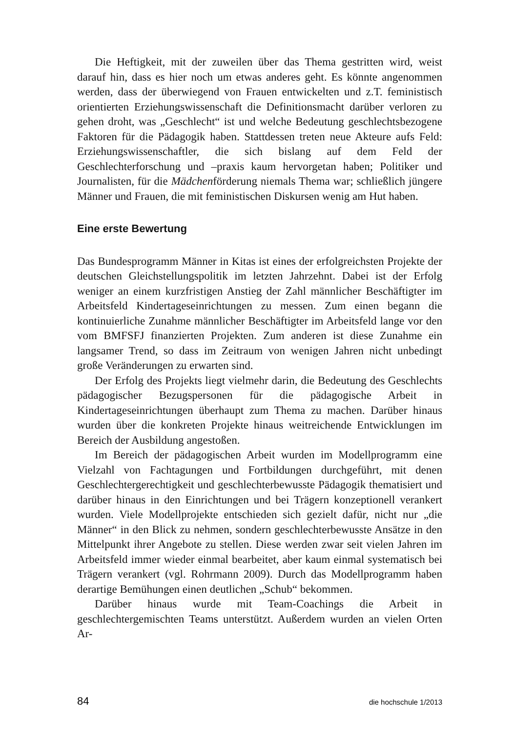Die Heftigkeit, mit der zuweilen über das Thema gestritten wird, weist darauf hin, dass es hier noch um etwas anderes geht. Es könnte angenommen werden, dass der überwiegend von Frauen entwickelten und z.T. feministisch orientierten Erziehungswissenschaft die Definitionsmacht darüber verloren zu gehen droht, was „Geschlecht“ ist und welche Bedeutung geschlechtsbezogene Faktoren für die Pädagogik haben. Stattdessen treten neue Akteure aufs Feld: Erziehungswissenschaftler, die sich bislang auf dem Feld der Geschlechterforschung und –praxis kaum hervorgetan haben; Politiker und Journalisten, für die Mädchenförderung niemals Thema war; schließlich jüngere Männer und Frauen, die mit feministischen Diskursen wenig am Hut haben.
Eine erste Bewertung
Das Bundesprogramm Männer in Kitas ist eines der erfolgreichsten Projekte der deutschen Gleichstellungspolitik im letzten Jahrzehnt. Dabei ist der Erfolg weniger an einem kurzfristigen Anstieg der Zahl männlicher Beschäftigter im Arbeitsfeld Kindertageseinrichtungen zu messen. Zum einen begann die kontinuierliche Zunahme männlicher Beschäftigter im Arbeitsfeld lange vor den vom BMFSFJ finanzierten Projekten. Zum anderen ist diese Zunahme ein langsamer Trend, so dass im Zeitraum von wenigen Jahren nicht unbedingt große Veränderungen zu erwarten sind.
Der Erfolg des Projekts liegt vielmehr darin, die Bedeutung des Geschlechts pädagogischer Bezugspersonen für die pädagogische Arbeit in Kindertageseinrichtungen überhaupt zum Thema zu machen. Darüber hinaus wurden über die konkreten Projekte hinaus weitreichende Entwicklungen im Bereich der Ausbildung angestoßen.
Im Bereich der pädagogischen Arbeit wurden im Modellprogramm eine Vielzahl von Fachtagungen und Fortbildungen durchgeführt, mit denen Geschlechtergerechtigkeit und geschlechterbewusste Pädagogik thematisiert und darüber hinaus in den Einrichtungen und bei Trägern konzeptionell verankert wurden. Viele Modellprojekte entschieden sich gezielt dafür, nicht nur „die Männer“ in den Blick zu nehmen, sondern geschlechterbewusste Ansätze in den Mittelpunkt ihrer Angebote zu stellen. Diese werden zwar seit vielen Jahren im Arbeitsfeld immer wieder einmal bearbeitet, aber kaum einmal systematisch bei Trägern verankert (vgl. Rohrmann 2009). Durch das Modellprogramm haben derartige Bemühungen einen deutlichen „Schub“ bekommen.
Darüber hinaus wurde mit Team-Coachings die Arbeit in geschlechtergemischten Teams unterstützt. Außerdem wurden an vielen Orten Ar-
84 die hochschule 1/2013